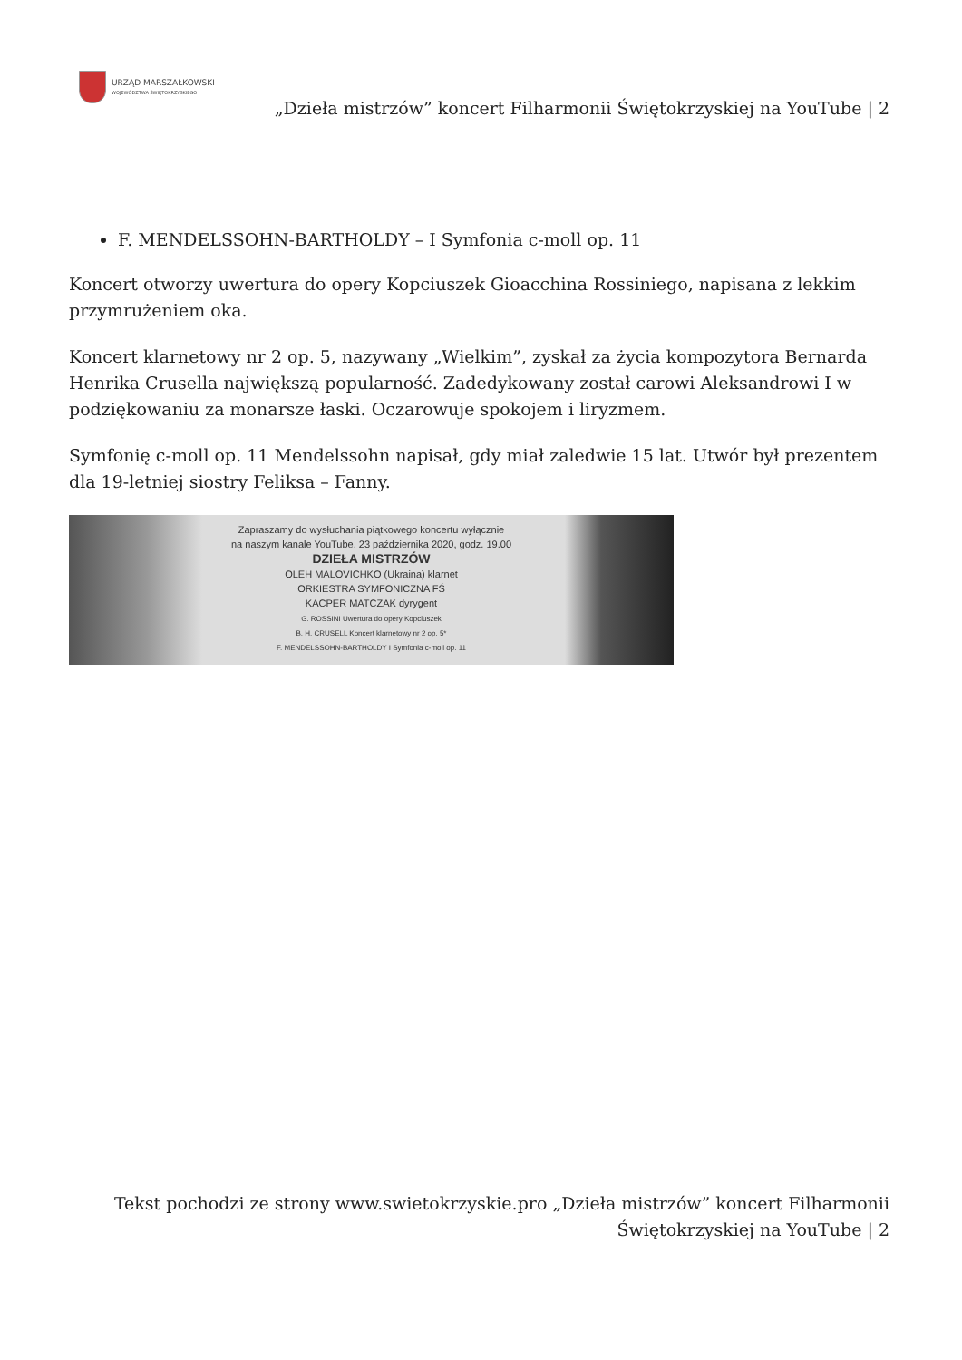URZĄD MARSZAŁKOWSKI
WOJEWÓDZTWA ŚWIĘTOKRZYSKIEGO
„Dzieła mistrzów” koncert Filharmonii Świętokrzyskiej na YouTube | 2
F. MENDELSSOHN-BARTHOLDY – I Symfonia c-moll op. 11
Koncert otworzy uwertura do opery Kopciuszek Gioacchina Rossiniego, napisana z lekkim przymrużeniem oka.
Koncert klarnetowy nr 2 op. 5, nazywany „Wielkim”, zyskał za życia kompozytora Bernarda Henrika Crusella największą popularność. Zadedykowany został carowi Aleksandrowi I w podziękowaniu za monarsze łaski. Oczarowuje spokojem i liryzmem.
Symfonię c-moll op. 11 Mendelssohn napisał, gdy miał zaledwie 15 lat. Utwór był prezentem dla 19-letniej siostry Feliksa – Fanny.
Zapraszamy do wysłuchania piątkowego koncertu wyłącznie
na naszym kanale YouTube, 23 października 2020, godz. 19.00
DZIEŁA MISTRZÓW
OLEH MALOVICHKO (Ukraina) klarnet
ORKIESTRA SYMFONICZNA FŚ
KACPER MATCZAK dyrygent
G. ROSSINI Uwertura do opery Kopciuszek
B. H. CRUSELL Koncert klarnetowy nr 2 op. 5*
F. MENDELSSOHN-BARTHOLDY I Symfonia c-moll op. 11
Tekst pochodzi ze strony www.swietokrzyskie.pro „Dzieła mistrzów” koncert Filharmonii Świętokrzyskiej na YouTube | 2